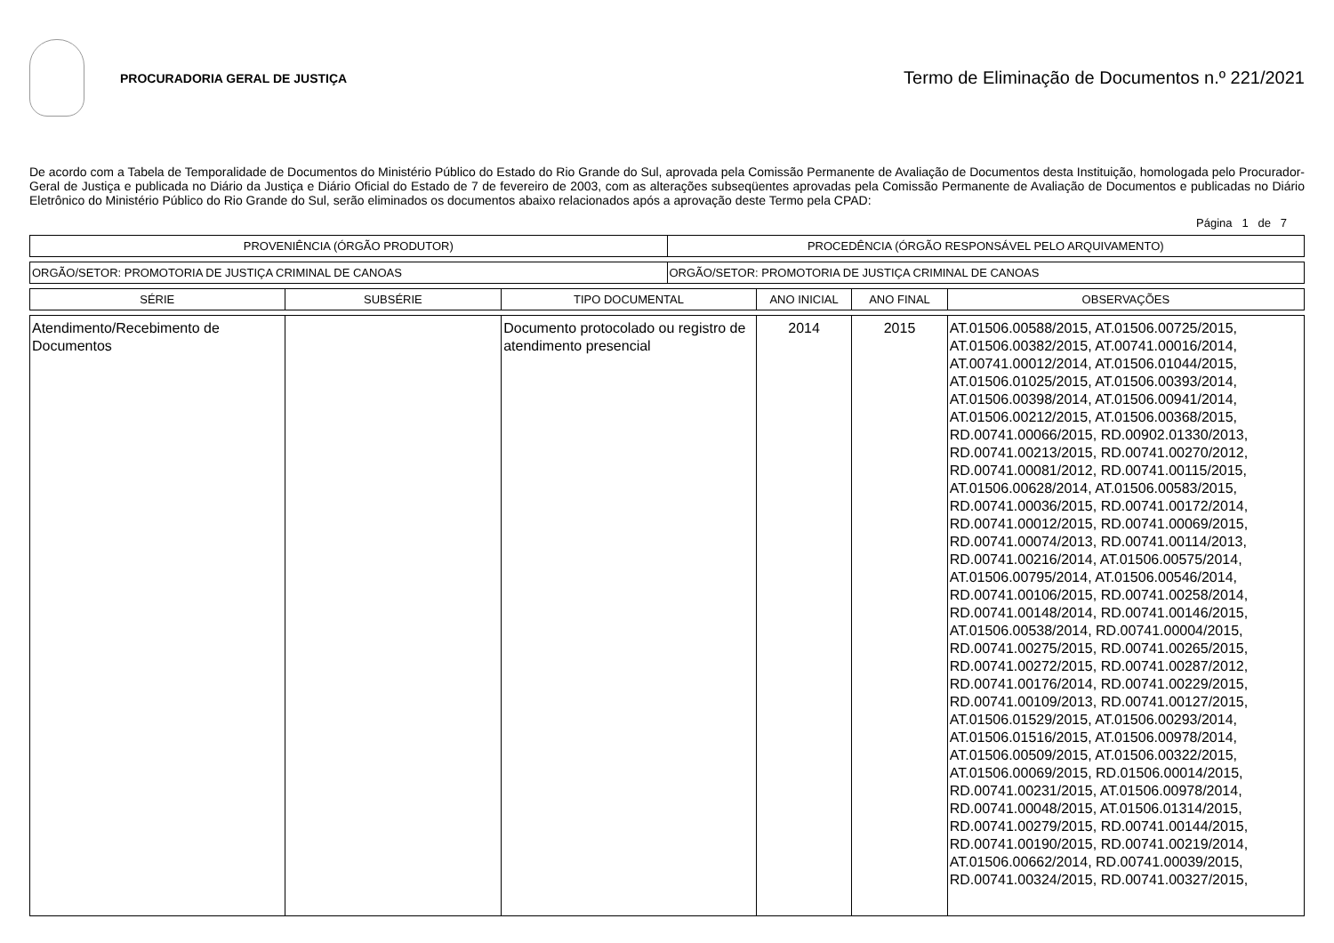PROCURADORIA GERAL DE JUSTIÇA
Termo de Eliminação de Documentos n.º 221/2021
De acordo com a Tabela de Temporalidade de Documentos do Ministério Público do Estado do Rio Grande do Sul, aprovada pela Comissão Permanente de Avaliação de Documentos desta Instituição, homologada pelo Procurador-Geral de Justiça e publicada no Diário da Justiça e Diário Oficial do Estado de 7 de fevereiro de 2003, com as alterações subseqüentes aprovadas pela Comissão Permanente de Avaliação de Documentos e publicadas no Diário Eletrônico do Ministério Público do Rio Grande do Sul, serão eliminados os documentos abaixo relacionados após a aprovação deste Termo pela CPAD:
Página 1 de 7
| PROVENIÊNCIA (ÓRGÃO PRODUTOR) | PROCEDÊNCIA (ÓRGÃO RESPONSÁVEL PELO ARQUIVAMENTO) |
| --- | --- |
| ORGÃO/SETOR: PROMOTORIA DE JUSTIÇA CRIMINAL DE CANOAS | ORGÃO/SETOR: PROMOTORIA DE JUSTIÇA CRIMINAL DE CANOAS |
| SÉRIE | SUBSÉRIE | TIPO DOCUMENTAL | ANO INICIAL | ANO FINAL | OBSERVAÇÕES |
| --- | --- | --- | --- | --- | --- |
| Atendimento/Recebimento de Documentos | | Documento protocolado ou registro de atendimento presencial | 2014 | 2015 | AT.01506.00588/2015, AT.01506.00725/2015, AT.01506.00382/2015, AT.00741.00016/2014, AT.00741.00012/2014, AT.01506.01044/2015, AT.01506.01025/2015, AT.01506.00393/2014, AT.01506.00398/2014, AT.01506.00941/2014, AT.01506.00212/2015, AT.01506.00368/2015, RD.00741.00066/2015, RD.00902.01330/2013, RD.00741.00213/2015, RD.00741.00270/2012, RD.00741.00081/2012, RD.00741.00115/2015, AT.01506.00628/2014, AT.01506.00583/2015, RD.00741.00036/2015, RD.00741.00172/2014, RD.00741.00012/2015, RD.00741.00069/2015, RD.00741.00074/2013, RD.00741.00114/2013, RD.00741.00216/2014, AT.01506.00575/2014, AT.01506.00795/2014, AT.01506.00546/2014, RD.00741.00106/2015, RD.00741.00258/2014, RD.00741.00148/2014, RD.00741.00146/2015, AT.01506.00538/2014, RD.00741.00004/2015, RD.00741.00275/2015, RD.00741.00265/2015, RD.00741.00272/2015, RD.00741.00287/2012, RD.00741.00176/2014, RD.00741.00229/2015, RD.00741.00109/2013, RD.00741.00127/2015, AT.01506.01529/2015, AT.01506.00293/2014, AT.01506.01516/2015, AT.01506.00978/2014, AT.01506.00509/2015, AT.01506.00322/2015, AT.01506.00069/2015, RD.01506.00014/2015, RD.00741.00231/2015, AT.01506.00978/2014, RD.00741.00048/2015, AT.01506.01314/2015, RD.00741.00279/2015, RD.00741.00144/2015, RD.00741.00190/2015, RD.00741.00219/2014, AT.01506.00662/2014, RD.00741.00039/2015, RD.00741.00324/2015, RD.00741.00327/2015, |